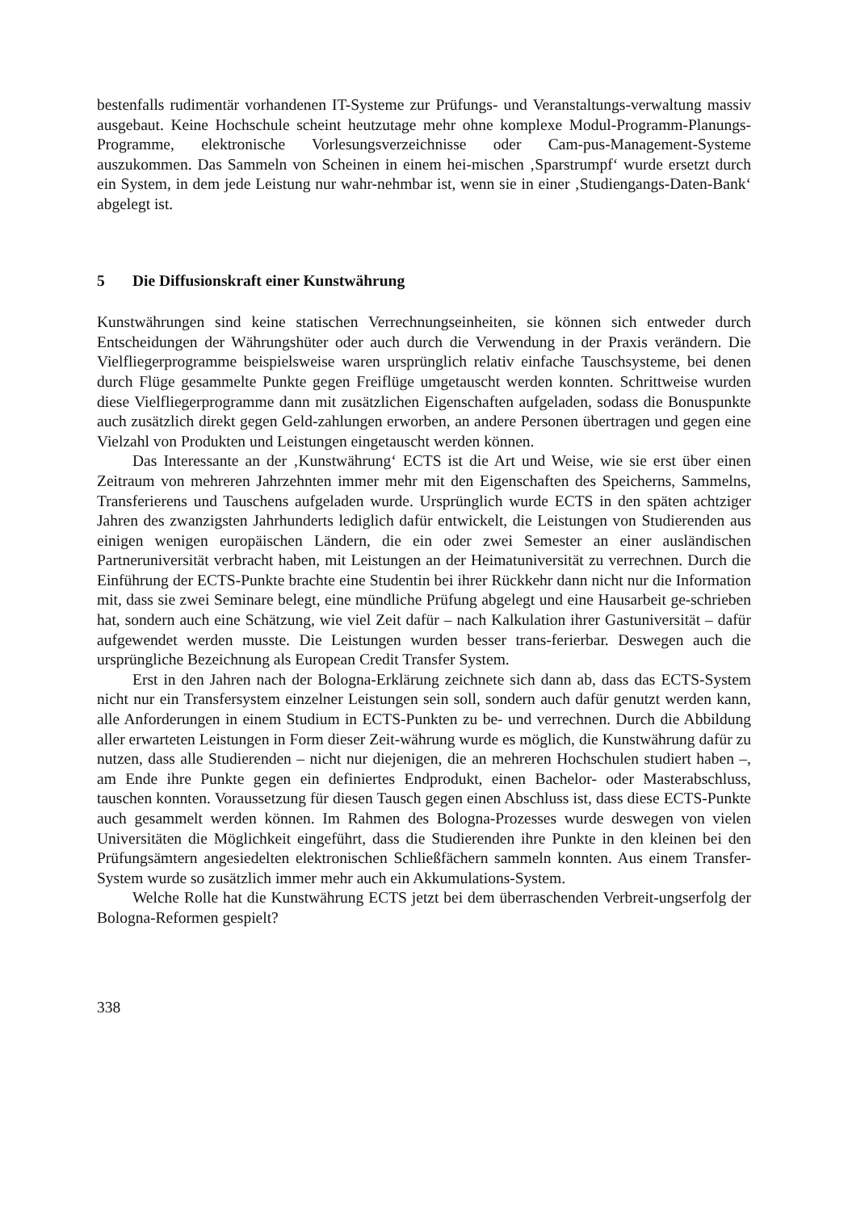bestenfalls rudimentär vorhandenen IT-Systeme zur Prüfungs- und Veranstaltungs-verwaltung massiv ausgebaut. Keine Hochschule scheint heutzutage mehr ohne komplexe Modul-Programm-Planungs-Programme, elektronische Vorlesungsverzeichnisse oder Cam-pus-Management-Systeme auszukommen. Das Sammeln von Scheinen in einem hei-mischen ‚Sparstrumpf‘ wurde ersetzt durch ein System, in dem jede Leistung nur wahr-nehmbar ist, wenn sie in einer ‚Studiengangs-Daten-Bank‘ abgelegt ist.
5 Die Diffusionskraft einer Kunstwährung
Kunstwährungen sind keine statischen Verrechnungseinheiten, sie können sich entweder durch Entscheidungen der Währungshüter oder auch durch die Verwendung in der Praxis verändern. Die Vielfliegerprogramme beispielsweise waren ursprünglich relativ einfache Tauschsysteme, bei denen durch Flüge gesammelte Punkte gegen Freiflüge umgetauscht werden konnten. Schrittweise wurden diese Vielfliegerprogramme dann mit zusätzlichen Eigenschaften aufgeladen, sodass die Bonuspunkte auch zusätzlich direkt gegen Geld-zahlungen erworben, an andere Personen übertragen und gegen eine Vielzahl von Produkten und Leistungen eingetauscht werden können.
Das Interessante an der ‚Kunstwährung‘ ECTS ist die Art und Weise, wie sie erst über einen Zeitraum von mehreren Jahrzehnten immer mehr mit den Eigenschaften des Speicherns, Sammelns, Transferierens und Tauschens aufgeladen wurde. Ursprünglich wurde ECTS in den späten achtziger Jahren des zwanzigsten Jahrhunderts lediglich dafür entwickelt, die Leistungen von Studierenden aus einigen wenigen europäischen Ländern, die ein oder zwei Semester an einer ausländischen Partneruniversität verbracht haben, mit Leistungen an der Heimatuniversität zu verrechnen. Durch die Einführung der ECTS-Punkte brachte eine Studentin bei ihrer Rückkehr dann nicht nur die Information mit, dass sie zwei Seminare belegt, eine mündliche Prüfung abgelegt und eine Hausarbeit ge-schrieben hat, sondern auch eine Schätzung, wie viel Zeit dafür – nach Kalkulation ihrer Gastuniversität – dafür aufgewendet werden musste. Die Leistungen wurden besser trans-ferierbar. Deswegen auch die ursprüngliche Bezeichnung als European Credit Transfer System.
Erst in den Jahren nach der Bologna-Erklärung zeichnete sich dann ab, dass das ECTS-System nicht nur ein Transfersystem einzelner Leistungen sein soll, sondern auch dafür genutzt werden kann, alle Anforderungen in einem Studium in ECTS-Punkten zu be- und verrechnen. Durch die Abbildung aller erwarteten Leistungen in Form dieser Zeit-währung wurde es möglich, die Kunstwährung dafür zu nutzen, dass alle Studierenden – nicht nur diejenigen, die an mehreren Hochschulen studiert haben –, am Ende ihre Punkte gegen ein definiertes Endprodukt, einen Bachelor- oder Masterabschluss, tauschen konnten. Voraussetzung für diesen Tausch gegen einen Abschluss ist, dass diese ECTS-Punkte auch gesammelt werden können. Im Rahmen des Bologna-Prozesses wurde deswegen von vielen Universitäten die Möglichkeit eingeführt, dass die Studierenden ihre Punkte in den kleinen bei den Prüfungsämtern angesiedelten elektronischen Schließfächern sammeln konnten. Aus einem Transfer-System wurde so zusätzlich immer mehr auch ein Akkumulations-System.
Welche Rolle hat die Kunstwährung ECTS jetzt bei dem überraschenden Verbreit-ungserfolg der Bologna-Reformen gespielt?
338